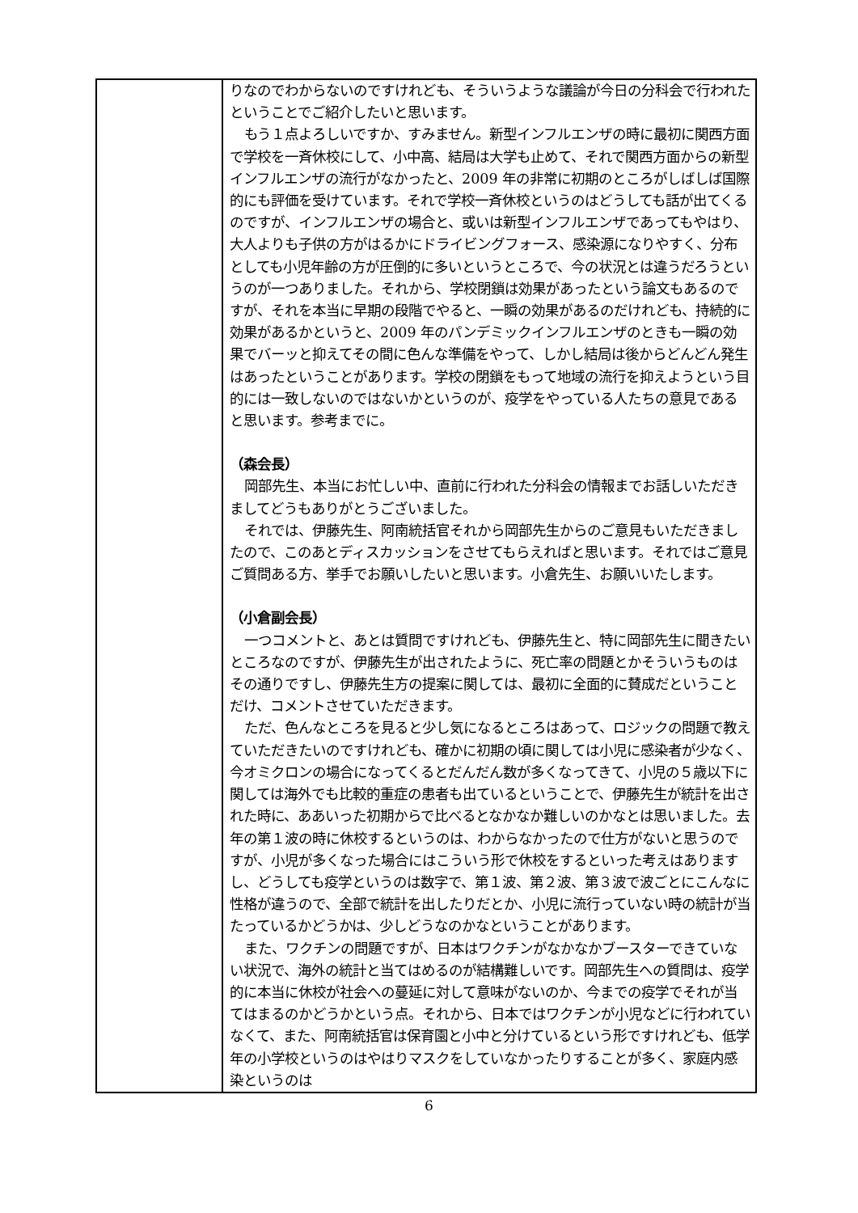| | りなのでわからないのですけれども、そういうような議論が今日の分科会で行われたということでご紹介したいと思います。 もう１点よろしいですか、すみません。新型インフルエンザの時に最初に関西方面で学校を一斉休校にして、小中高、結局は大学も止めて、それで関西方面からの新型インフルエンザの流行がなかったと、2009 年の非常に初期のところがしばしば国際的にも評価を受けています。それで学校一斉休校というのはどうしても話が出てくるのですが、インフルエンザの場合と、或いは新型インフルエンザであってもやはり、大人よりも子供の方がはるかにドライビングフォース、感染源になりやすく、分布としても小児年齢の方が圧倒的に多いというところで、今の状況とは違うだろうというのが一つありました。それから、学校閉鎖は効果があったという論文もあるのですが、それを本当に早期の段階でやると、一瞬の効果があるのだけれども、持続的に効果があるかというと、2009 年のパンデミックインフルエンザのときも一瞬の効果でバーッと抑えてその間に色んな準備をやって、しかし結局は後からどんどん発生はあったということがあります。学校の閉鎖をもって地域の流行を抑えようという目的には一致しないのではないかというのが、疫学をやっている人たちの意見であると思います。参考までに。 （森会長） 岡部先生、本当にお忙しい中、直前に行われた分科会の情報までお話しいただきましてどうもありがとうございました。 それでは、伊藤先生、阿南統括官それから岡部先生からのご意見もいただきましたので、このあとディスカッションをさせてもらえればと思います。それではご意見ご質問ある方、挙手でお願いしたいと思います。小倉先生、お願いいたします。 （小倉副会長） 一つコメントと、あとは質問ですけれども、伊藤先生と、特に岡部先生に聞きたいところなのですが、伊藤先生が出されたように、死亡率の問題とかそういうものはその通りですし、伊藤先生方の提案に関しては、最初に全面的に賛成だということだけ、コメントさせていただきます。 ただ、色んなところを見ると少し気になるところはあって、ロジックの問題で教えていただきたいのですけれども、確かに初期の頃に関しては小児に感染者が少なく、今オミクロンの場合になってくるとだんだん数が多くなってきて、小児の５歳以下に関しては海外でも比較的重症の患者も出ているということで、伊藤先生が統計を出された時に、ああいった初期からで比べるとなかなか難しいのかなとは思いました。去年の第１波の時に休校するというのは、わからなかったので仕方がないと思うのですが、小児が多くなった場合にはこういう形で休校をするといった考えはありますし、どうしても疫学というのは数字で、第１波、第２波、第３波で波ごとにこんなに性格が違うので、全部で統計を出したりだとか、小児に流行っていない時の統計が当たっているかどうかは、少しどうなのかなということがあります。 また、ワクチンの問題ですが、日本はワクチンがなかなかブースターできていない状況で、海外の統計と当てはめるのが結構難しいです。岡部先生への質問は、疫学的に本当に休校が社会への蔓延に対して意味がないのか、今までの疫学でそれが当てはまるのかどうかという点。それから、日本ではワクチンが小児などに行われていなくて、また、阿南統括官は保育園と小中と分けているという形ですけれども、低学年の小学校というのはやはりマスクをしていなかったりすることが多く、家庭内感染というのは |
6